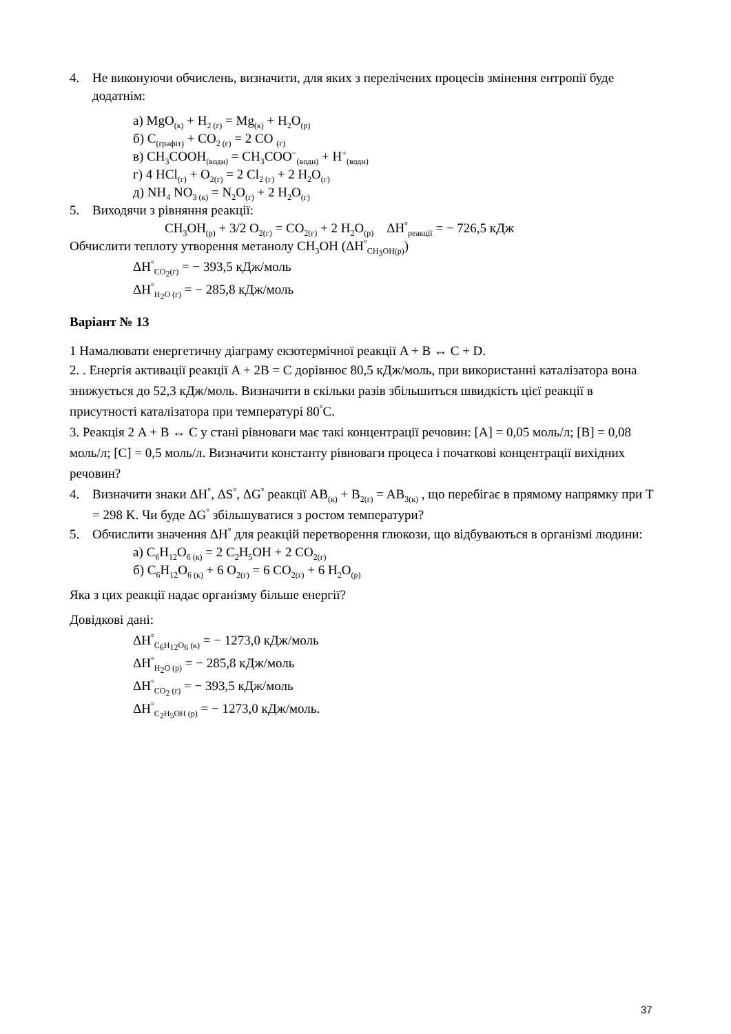4. Не виконуючи обчислень, визначити, для яких з перелічених процесів змінення ентропії буде додатнім:
а) MgO<sub>(к)</sub> + H<sub>2 (г)</sub> = Mg<sub>(к)</sub> + H<sub>2</sub>O<sub>(р)</sub>
б) C<sub>(графіт)</sub> + CO<sub>2 (г)</sub> = 2 CO <sub>(г)</sub>
в) CH<sub>3</sub>COOH<sub>(водн)</sub> = CH<sub>3</sub>COO<sup>−</sup><sub>(водн)</sub> + H<sup>+</sup><sub>(водн)</sub>
г) 4 HCl<sub>(г)</sub> + O<sub>2(г)</sub> = 2 Cl<sub>2 (г)</sub> + 2 H<sub>2</sub>O<sub>(г)</sub>
д) NH<sub>4</sub> NO<sub>3 (к)</sub> = N<sub>2</sub>O<sub>(г)</sub> + 2 H<sub>2</sub>O<sub>(г)</sub>
5. Виходячи з рівняння реакції:
CH<sub>3</sub>OH<sub>(р)</sub> + 3/2 O<sub>2(г)</sub> = CO<sub>2(г)</sub> + 2 H<sub>2</sub>O<sub>(р)</sub> ΔH<sup>°</sup><sub>реакції</sub> = − 726,5 кДж
Обчислити теплоту утворення метанолу CH<sub>3</sub>OH (ΔH<sup>°</sup><sub>CH<sub>3</sub>OH(р)</sub>)
ΔH<sup>°</sup><sub>CO<sub>2</sub>(г)</sub> = − 393,5 кДж/моль
ΔH<sup>°</sup><sub>H<sub>2</sub>O (г)</sub> = − 285,8 кДж/моль
Варіант № 13
1 Намалювати енергетичну діаграму екзотермічної реакції A + B ↔ C + D.
2. . Енергія активації реакції A + 2B = C дорівнює 80,5 кДж/моль, при використанні каталізатора вона знижується до 52,3 кДж/моль. Визначити в скільки разів збільшиться швидкість цієї реакції в присутності каталізатора при температурі 80<sup>°</sup>C.
3. Реакція 2 A + B ↔ C у стані рівноваги має такі концентрації речовин: [A] = 0,05 моль/л; [B] = 0,08 моль/л; [C] = 0,5 моль/л. Визначити константу рівноваги процеса і початкові концентрації вихідних речовин?
4. Визначити знаки ΔH<sup>°</sup>, ΔS<sup>°</sup>, ΔG<sup>°</sup> реакції AB<sub>(к)</sub> + B<sub>2(г)</sub> = AB<sub>3(к)</sub> , що перебігає в прямому напрямку при T = 298 K. Чи буде ΔG<sup>°</sup> збільшуватися з ростом температури?
5. Обчислити значення ΔH<sup>°</sup> для реакцій перетворення глюкози, що відбуваються в організмі людини:
а) C<sub>6</sub>H<sub>12</sub>O<sub>6 (к)</sub> = 2 C<sub>2</sub>H<sub>5</sub>OH + 2 CO<sub>2(г)</sub>
б) C<sub>6</sub>H<sub>12</sub>O<sub>6 (к)</sub> + 6 O<sub>2(г)</sub> = 6 CO<sub>2(г)</sub> + 6 H<sub>2</sub>O<sub>(р)</sub>
Яка з цих реакції надає організму більше енергії?
Довідкові дані:
ΔH<sup>°</sup><sub>C<sub>6</sub>H<sub>12</sub>O<sub>6</sub> (к)</sub> = − 1273,0 кДж/моль
ΔH<sup>°</sup><sub>H<sub>2</sub>O (р)</sub> = − 285,8 кДж/моль
ΔH<sup>°</sup><sub>CO<sub>2</sub> (г)</sub> = − 393,5 кДж/моль
ΔH<sup>°</sup><sub>C<sub>2</sub>H<sub>5</sub>OH (р)</sub> = − 1273,0 кДж/моль.
37